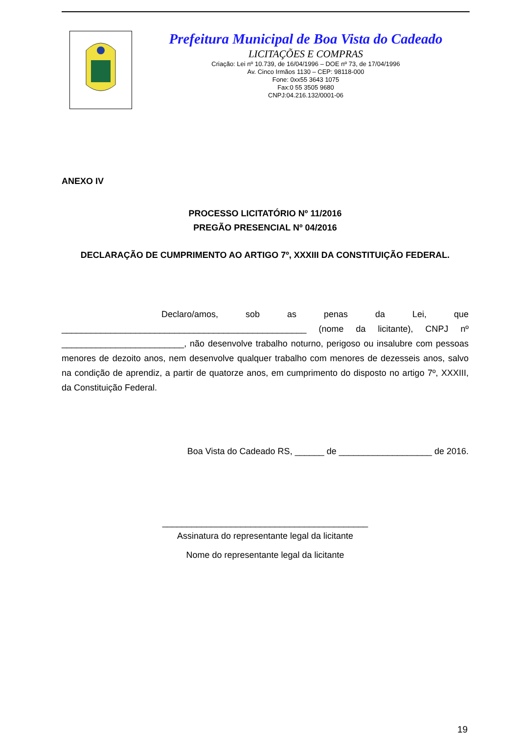Prefeitura Municipal de Boa Vista do Cadeado
LICITAÇÕES E COMPRAS
Criação: Lei nº 10.739, de 16/04/1996 – DOE nº 73, de 17/04/1996
Av. Cinco Irmãos 1130 – CEP: 98118-000
Fone: 0xx55 3643 1075
Fax:0 55 3505 9680
CNPJ:04.216.132/0001-06
ANEXO IV
PROCESSO LICITATÓRIO Nº 11/2016
PREGÃO PRESENCIAL Nº 04/2016
DECLARAÇÃO DE CUMPRIMENTO AO ARTIGO 7º, XXXIII DA CONSTITUIÇÃO FEDERAL.
Declaro/amos, sob as penas da Lei, que __________________________________________________ (nome da licitante), CNPJ nº _________________________, não desenvolve trabalho noturno, perigoso ou insalubre com pessoas menores de dezoito anos, nem desenvolve qualquer trabalho com menores de dezesseis anos, salvo na condição de aprendiz, a partir de quatorze anos, em cumprimento do disposto no artigo 7º, XXXIII, da Constituição Federal.
Boa Vista do Cadeado RS, ______ de ___________________ de 2016.
__________________________________________
Assinatura do representante legal da licitante
Nome do representante legal da licitante
19